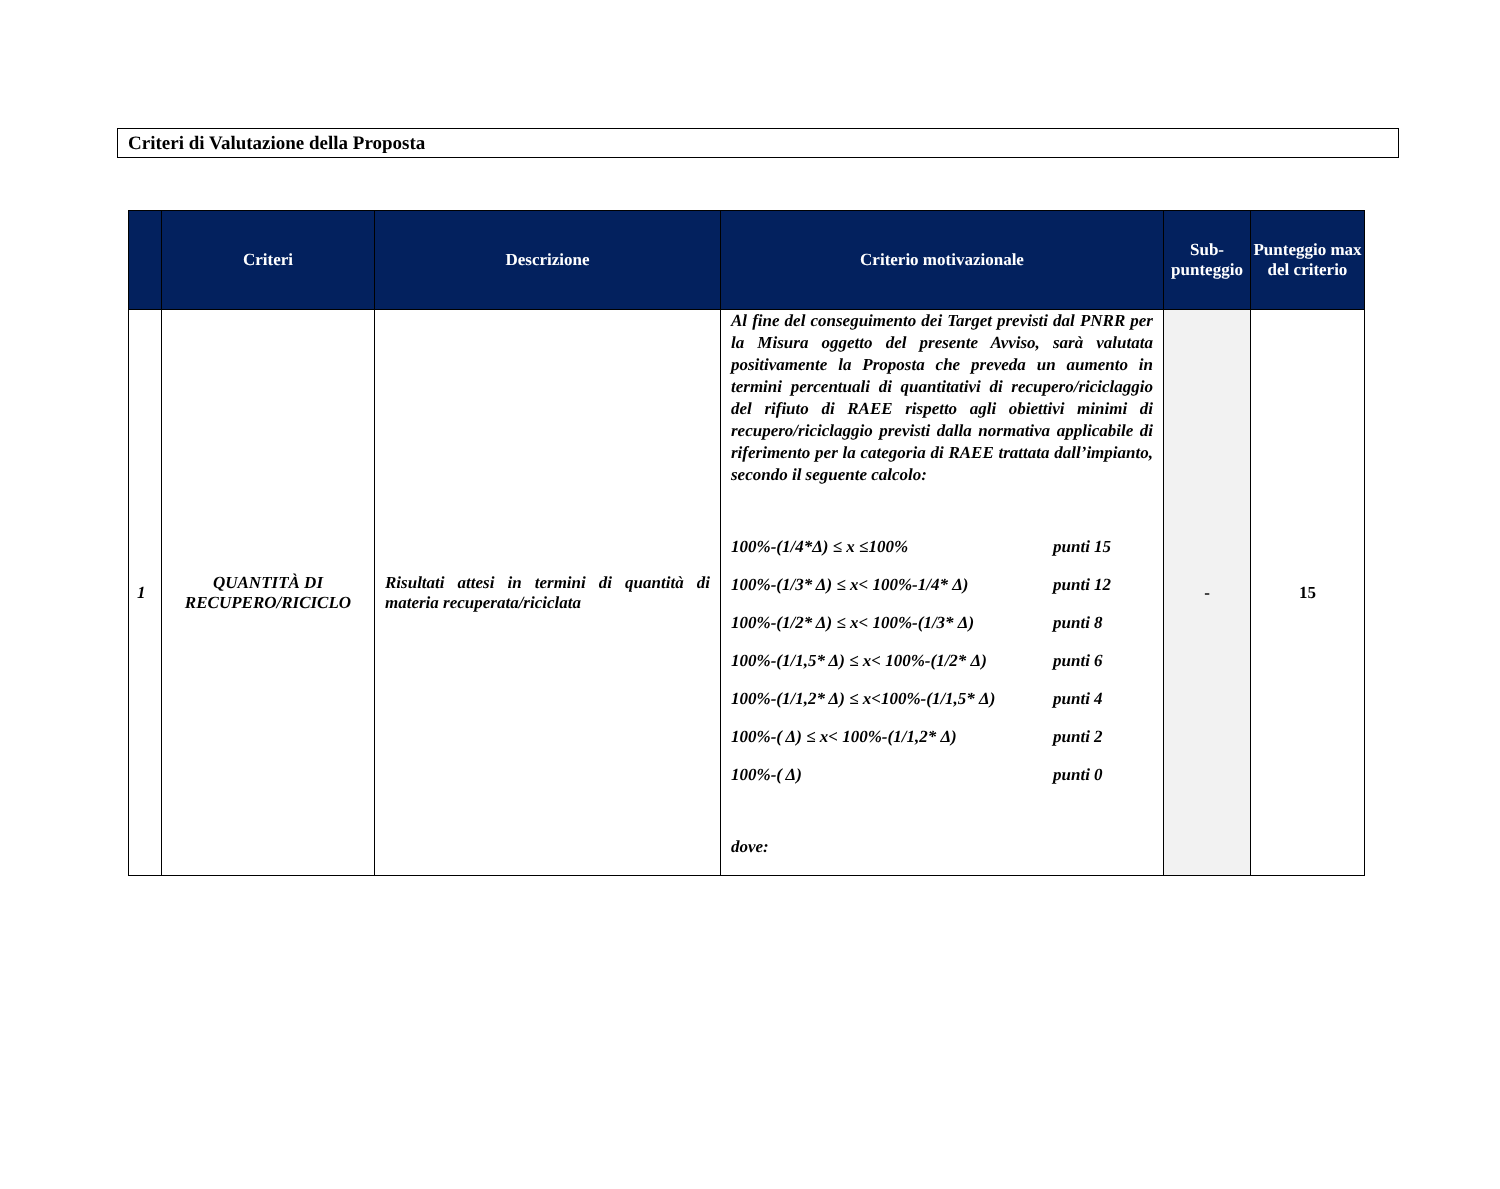Criteri di Valutazione della Proposta
| | Criteri | Descrizione | Criterio motivazionale | Sub-punteggio | Punteggio max del criterio |
| --- | --- | --- | --- | --- | --- |
| 1 | QUANTITÀ DI RECUPERO/RICICLO | Risultati attesi in termini di quantità di materia recuperata/riciclata | Al fine del conseguimento dei Target previsti dal PNRR per la Misura oggetto del presente Avviso, sarà valutata positivamente la Proposta che preveda un aumento in termini percentuali di quantitativi di recupero/riciclaggio del rifiuto di RAEE rispetto agli obiettivi minimi di recupero/riciclaggio previsti dalla normativa applicabile di riferimento per la categoria di RAEE trattata dall’impianto, secondo il seguente calcolo: 100%-(1/4*Δ) ≤ x ≤100% punti 15 100%-(1/3* Δ) ≤ x< 100%-1/4* Δ) punti 12 100%-(1/2* Δ) ≤ x< 100%-(1/3* Δ) punti 8 100%-(1/1,5* Δ) ≤ x< 100%-(1/2* Δ) punti 6 100%-(1/1,2* Δ) ≤ x<100%-(1/1,5* Δ) punti 4 100%-( Δ) ≤ x< 100%-(1/1,2* Δ) punti 2 100%-( Δ) punti 0 dove: | - | 15 |